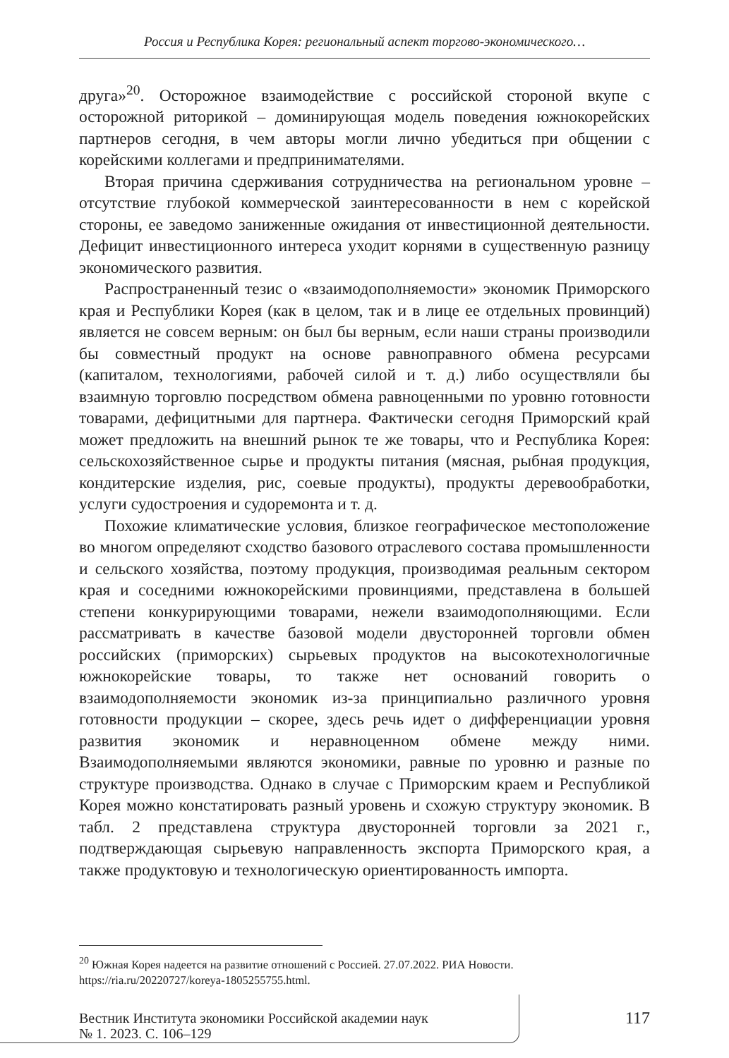Россия и Республика Корея: региональный аспект торгово-экономического…
друга»<sup>20</sup>. Осторожное взаимодействие с российской стороной вкупе с осторожной риторикой – доминирующая модель поведения южнокорейских партнеров сегодня, в чем авторы могли лично убедиться при общении с корейскими коллегами и предпринимателями.
Вторая причина сдерживания сотрудничества на региональном уровне – отсутствие глубокой коммерческой заинтересованности в нем с корейской стороны, ее заведомо заниженные ожидания от инвестиционной деятельности. Дефицит инвестиционного интереса уходит корнями в существенную разницу экономического развития.
Распространенный тезис о «взаимодополняемости» экономик Приморского края и Республики Корея (как в целом, так и в лице ее отдельных провинций) является не совсем верным: он был бы верным, если наши страны производили бы совместный продукт на основе равноправного обмена ресурсами (капиталом, технологиями, рабочей силой и т. д.) либо осуществляли бы взаимную торговлю посредством обмена равноценными по уровню готовности товарами, дефицитными для партнера. Фактически сегодня Приморский край может предложить на внешний рынок те же товары, что и Республика Корея: сельскохозяйственное сырье и продукты питания (мясная, рыбная продукция, кондитерские изделия, рис, соевые продукты), продукты деревообработки, услуги судостроения и судоремонта и т. д.
Похожие климатические условия, близкое географическое местоположение во многом определяют сходство базового отраслевого состава промышленности и сельского хозяйства, поэтому продукция, производимая реальным сектором края и соседними южнокорейскими провинциями, представлена в большей степени конкурирующими товарами, нежели взаимодополняющими. Если рассматривать в качестве базовой модели двусторонней торговли обмен российских (приморских) сырьевых продуктов на высокотехнологичные южнокорейские товары, то также нет оснований говорить о взаимодополняемости экономик из-за принципиально различного уровня готовности продукции – скорее, здесь речь идет о дифференциации уровня развития экономик и неравноценном обмене между ними. Взаимодополняемыми являются экономики, равные по уровню и разные по структуре производства. Однако в случае с Приморским краем и Республикой Корея можно констатировать разный уровень и схожую структуру экономик. В табл. 2 представлена структура двусторонней торговли за 2021 г., подтверждающая сырьевую направленность экспорта Приморского края, а также продуктовую и технологическую ориентированность импорта.
<sup>20</sup> Южная Корея надеется на развитие отношений с Россией. 27.07.2022. РИА Новости. https://ria.ru/20220727/koreya-1805255755.html.
Вестник Института экономики Российской академии наук
№ 1. 2023. С. 106–129
117